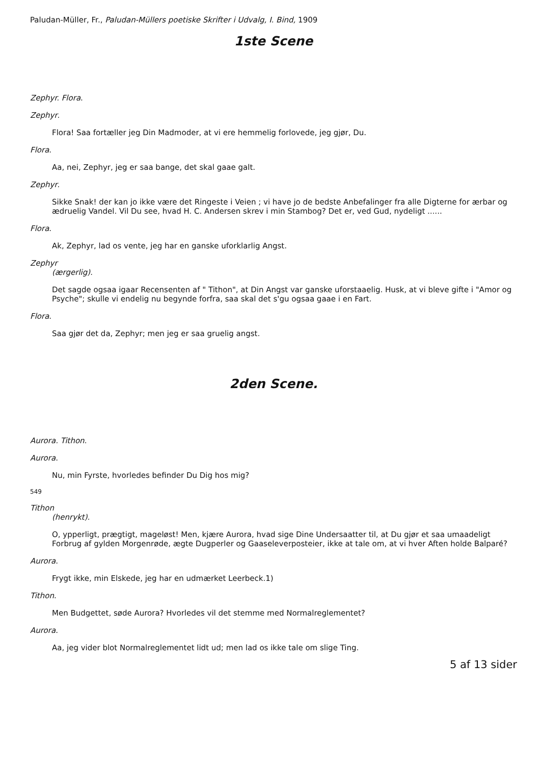Paludan-Müller, Fr., Paludan-Müllers poetiske Skrifter i Udvalg, I. Bind, 1909
1ste Scene
Zephyr. Flora.
Zephyr.
Flora! Saa fortæller jeg Din Madmoder, at vi ere hemmelig forlovede, jeg gjør, Du.
Flora.
Aa, nei, Zephyr, jeg er saa bange, det skal gaae galt.
Zephyr.
Sikke Snak! der kan jo ikke være det Ringeste i Veien ; vi have jo de bedste Anbefalinger fra alle Digterne for ærbar og ædruelig Vandel. Vil Du see, hvad H. C. Andersen skrev i min Stambog? Det er, ved Gud, nydeligt ......
Flora.
Ak, Zephyr, lad os vente, jeg har en ganske uforklarlig Angst.
Zephyr
(ærgerlig).
Det sagde ogsaa igaar Recensenten af " Tithon", at Din Angst var ganske uforstaaelig. Husk, at vi bleve gifte i "Amor og Psyche"; skulle vi endelig nu begynde forfra, saa skal det s'gu ogsaa gaae i en Fart.
Flora.
Saa gjør det da, Zephyr; men jeg er saa gruelig angst.
2den Scene.
Aurora. Tithon.
Aurora.
Nu, min Fyrste, hvorledes befinder Du Dig hos mig?
549
Tithon
(henrykt).
O, ypperligt, prægtigt, mageløst! Men, kjære Aurora, hvad sige Dine Undersaatter til, at Du gjør et saa umaadeligt Forbrug af gylden Morgenrøde, ægte Dugperler og Gaaseleverposteier, ikke at tale om, at vi hver Aften holde Balparé?
Aurora.
Frygt ikke, min Elskede, jeg har en udmærket Leerbeck.1)
Tithon.
Men Budgettet, søde Aurora? Hvorledes vil det stemme med Normalreglementet?
Aurora.
Aa, jeg vider blot Normalreglementet lidt ud; men lad os ikke tale om slige Ting.
5 af 13 sider